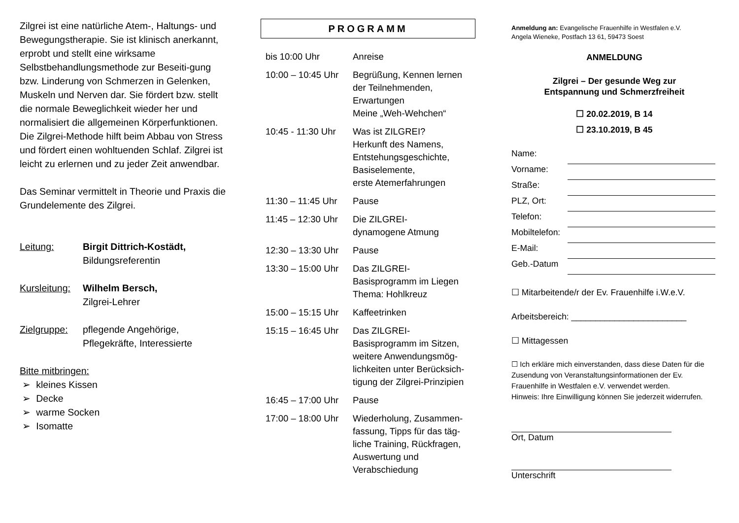Zilgrei ist eine natürliche Atem-, Haltungs- und Bewegungstherapie. Sie ist klinisch anerkannt, erprobt und stellt eine wirksame Selbstbehandlungsmethode zur Beseiti-gung bzw. Linderung von Schmerzen in Gelenken, Muskeln und Nerven dar. Sie fördert bzw. stellt die normale Beweglichkeit wieder her und normalisiert die allgemeinen Körperfunktionen.
Die Zilgrei-Methode hilft beim Abbau von Stress und fördert einen wohltuenden Schlaf. Zilgrei ist leicht zu erlernen und zu jeder Zeit anwendbar.
Das Seminar vermittelt in Theorie und Praxis die Grundelemente des Zilgrei.
Leitung: Birgit Dittrich-Kostädt,
Bildungsreferentin
Kursleitung:
Wilhelm Bersch,
Zilgrei-Lehrer
Zielgruppe:
pflegende Angehörige,
Pflegekräfte, Interessierte
Bitte mitbringen:
➢ kleines Kissen
➢ Decke
➢ warme Socken
➢ Isomatte
PROGRAMM
| bis 10:00 Uhr | Anreise |
| 10:00 – 10:45 Uhr | Begrüßung, Kennen lernen der Teilnehmenden, Erwartungen Meine „Weh-Wehchen“ |
| 10:45 - 11:30 Uhr | Was ist ZILGREI? Herkunft des Namens, Entstehungsgeschichte, Basiselemente, erste Atemerfahrungen |
| 11:30 – 11:45 Uhr | Pause |
| 11:45 – 12:30 Uhr | Die ZILGREI- dynamogene Atmung |
| 12:30 – 13:30 Uhr | Pause |
| 13:30 – 15:00 Uhr | Das ZILGREI- Basisprogramm im Liegen Thema: Hohlkreuz |
| 15:00 – 15:15 Uhr | Kaffeetrinken |
| 15:15 – 16:45 Uhr | Das ZILGREI- Basisprogramm im Sitzen, weitere Anwendungsmög-lichkeiten unter Berücksich-tigung der Zilgrei-Prinzipien |
| 16:45 – 17:00 Uhr | Pause |
| 17:00 – 18:00 Uhr | Wiederholung, Zusammen-fassung, Tipps für das täg-liche Training, Rückfragen, Auswertung und Verabschiedung |
Anmeldung an: Evangelische Frauenhilfe in Westfalen e.V.
Angela Wieneke, Postfach 13 61, 59473 Soest
ANMELDUNG
Zilgrei – Der gesunde Weg zur
Entspannung und Schmerzfreiheit
☐ 20.02.2019, B 14
☐ 23.10.2019, B 45
| Name: | |
| Vorname: | |
| Straße: | |
| PLZ, Ort: | |
| Telefon: | |
| Mobiltelefon: | |
| E-Mail: | |
| Geb.-Datum | |
☐ Mitarbeitende/r der Ev. Frauenhilfe i.W.e.V.
Arbeitsbereich: ________________________
☐ Mittagessen
☐ Ich erkläre mich einverstanden, dass diese Daten für die Zusendung von Veranstaltungsinformationen der Ev. Frauenhilfe in Westfalen e.V. verwendet werden.
Hinweis: Ihre Einwilligung können Sie jederzeit widerrufen.
Ort, Datum
Unterschrift